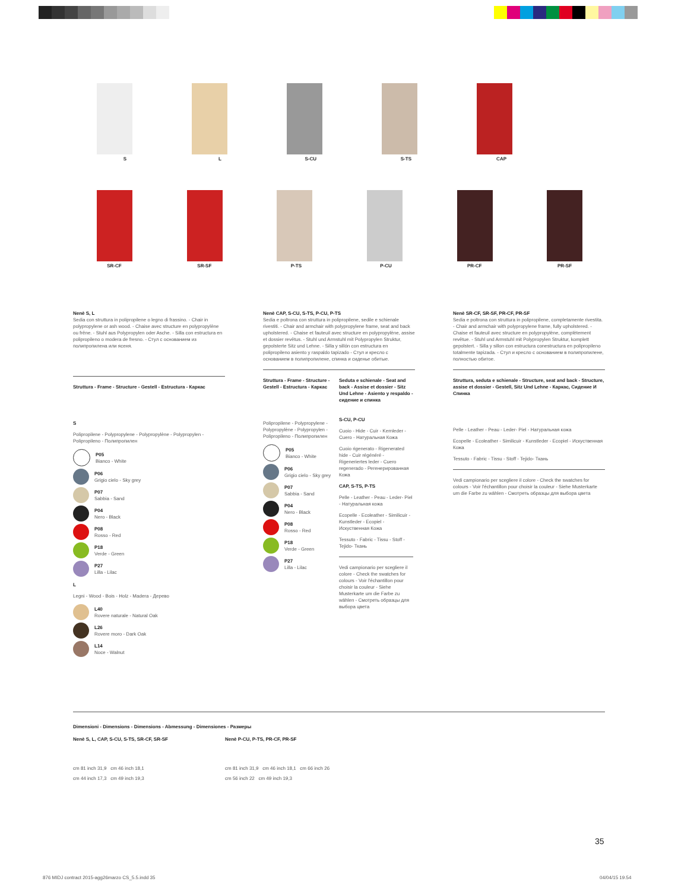S
L
S-CU
S-TS
CAP
SR-CF
SR-SF
P-TS
P-CU
PR-CF
PR-SF
Nenè S, L
Sedia con struttura in polipropilene o legno di frassino. - Chair in polypropylene or ash wood. - Chaise avec structure en polypropylène ou frêne. - Stuhl aus Polypropylen oder Asche. - Silla con estructura en polipropileno o modera de fresno. - Стул с основанием из полипропилена или ясеня.
Struttura - Frame - Structure - Gestell - Estructura - Каркас
S
Polipropilene - Polypropylene - Polypropylène - Polypropylen - Polipropileno - Полипропилен
P05
Bianco - White
P06
Grigio cielo - Sky grey
P07
Sabbia - Sand
P04
Nero - Black
P08
Rosso - Red
P18
Verde - Green
P27
Lilla - Lilac
L
Legni - Wood - Bois - Holz - Madera - Дерево
L40
Rovere naturale - Natural Oak
L26
Rovere moro - Dark Oak
L14
Noce - Walnut
Nenè CAP, S-CU, S-TS, P-CU, P-TS
Sedia e poltrona con struttura in polipropilene, sedile e schienale rivestiti. - Chair and armchair with polypropylene frame, seat and back upholstered. - Chaise et fauteuil avec structure en polypropylène, assise et dossier revêtus. - Stuhl und Armstuhl mit Polypropylen Struktur, gepolsterte Sitz und Lehne. - Silla y sillón con estructura en polipropileno asiento y raspaldo tapizado - Стул и кресло с основанием в полипропилене, спинка и сиденье обитые.
Struttura - Frame - Structure - Gestell - Estructura - Каркас
Polipropilene - Polypropylene - Polypropylène - Polypropylen - Polipropileno - Полипропилен
P05
Bianco - White
P06
Grigio cielo - Sky grey
P07
Sabbia - Sand
P04
Nero - Black
P08
Rosso - Red
P18
Verde - Green
P27
Lilla - Lilac
Seduta e schienale - Seat and back - Assise et dossier - Sitz Und Lehne - Asiento y respaldo - сидение и спинка
S-CU, P-CU
Cuoio - Hide - Cuir - Kernleder - Cuero - Натуральная Кожа
Cuoio rigenerato - Rigenerated hide - Cuir régénéré - Rigeneriertes leder - Cuero regenerado - Регенерированная Кожа
CAP, S-TS, P-TS
Pelle - Leather - Peau - Leder- Piel - Натуральная кожа
Ecopelle - Ecoleather - Similicuir - Kunstleder - Ecopiel - Искуственная Кожа
Tessuto - Fabric - Tissu - Stoff - Tejido- Ткань
Vedi campionario per scegliere il colore - Check the swatches for colours - Voir l'échantillon pour choisir la couleur - Siehe Musterkarte um die Farbe zu wählen - Смотреть образцы для выбора цвета
Nenè SR-CF, SR-SF, PR-CF, PR-SF
Sedia e poltrona con struttura in polipropilene, completamente rivestita. - Chair and armchair with polypropylene frame, fully upholstered. - Chaise et fauteuil avec structure en polypropylène, complètement revêtue. - Stuhl und Armstuhl mit Polypropylen Struktur, komplett gepolstert. - Silla y sillon con estructura conestructura en polipropileno totalmente tapizada. - Стул и кресло с основанием в полипропилене, полностью обитое.
Struttura, seduta e schienale - Structure, seat and back - Structure, assise et dossier - Gestell, Sitz Und Lehne - Каркас, Сидение И Спинка
Pelle - Leather - Peau - Leder- Piel - Натуральная кожа
Ecopelle - Ecoleather - Similicuir - Kunstleder - Ecopiel - Искуственная Кожа
Tessuto - Fabric - Tissu - Stoff - Tejido- Ткань
Vedi campionario per scegliere il colore - Check the swatches for colours - Voir l'échantillon pour choisir la couleur - Siehe Musterkarte um die Farbe zu wählen - Смотреть образцы для выбора цвета
Dimensioni - Dimensions - Dimensions - Abmessung - Dimensiones - Размеры
Nenè S, L, CAP, S-CU, S-TS, SR-CF, SR-SF
cm 81 inch 31,9 cm 46 inch 18,1
cm 44 inch 17,3 cm 49 inch 19,3
Nenè P-CU, P-TS, PR-CF, PR-SF
cm 81 inch 31,9 cm 46 inch 18,1 cm 66 inch 26
cm 56 inch 22 cm 49 inch 19,3
35
876 MIDJ contract 2015-agg26marzo CS_5.5.indd 35
04/04/15 19.54